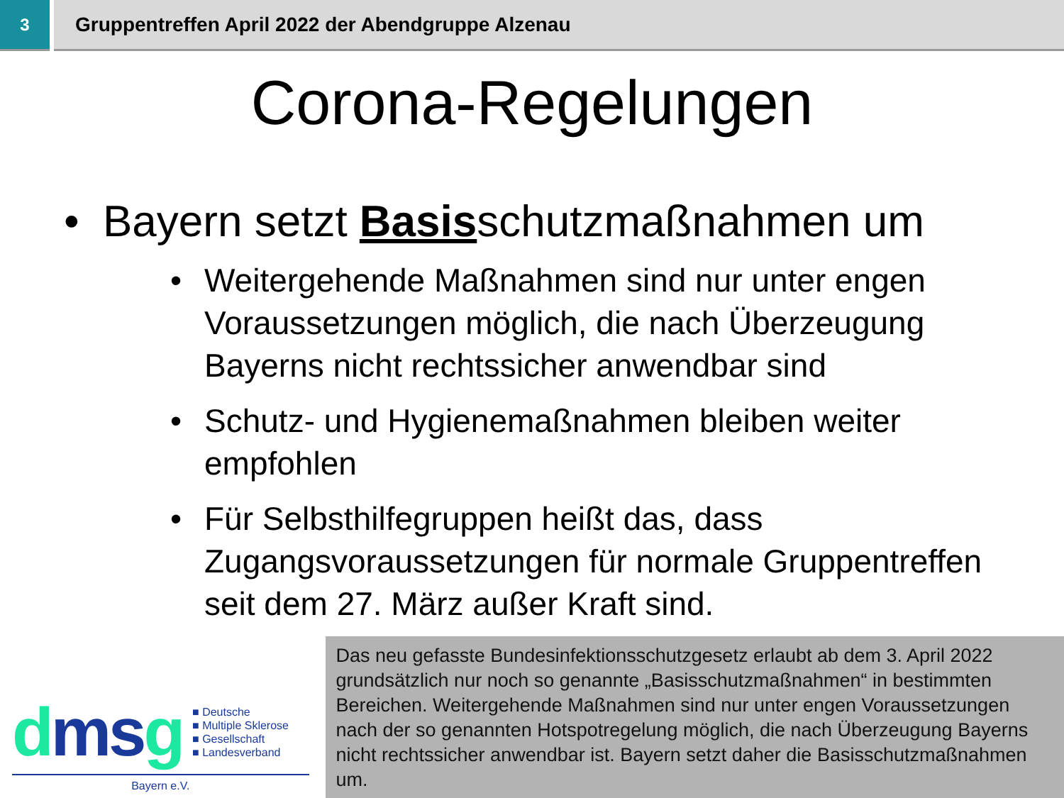3
Gruppentreffen April 2022 der Abendgruppe Alzenau
Corona-Regelungen
• Bayern setzt Basisschutzmaßnahmen um
• Weitergehende Maßnahmen sind nur unter engen Voraussetzungen möglich, die nach Überzeugung Bayerns nicht rechtssicher anwendbar sind
• Schutz- und Hygienemaßnahmen bleiben weiter empfohlen
• Für Selbsthilfegruppen heißt das, dass Zugangsvoraussetzungen für normale Gruppentreffen seit dem 27. März außer Kraft sind.
dms g
■ Deutsche
■ Multiple Sklerose
■ Gesellschaft
■ Landesverband
Bayern e.V.
Das neu gefasste Bundesinfektionsschutzgesetz erlaubt ab dem 3. April 2022 grundsätzlich nur noch so genannte „Basisschutzmaßnahmen“ in bestimmten Bereichen. Weitergehende Maßnahmen sind nur unter engen Voraussetzungen nach der so genannten Hotspotregelung möglich, die nach Überzeugung Bayerns nicht rechtssicher anwendbar ist. Bayern setzt daher die Basisschutzmaßnahmen um.